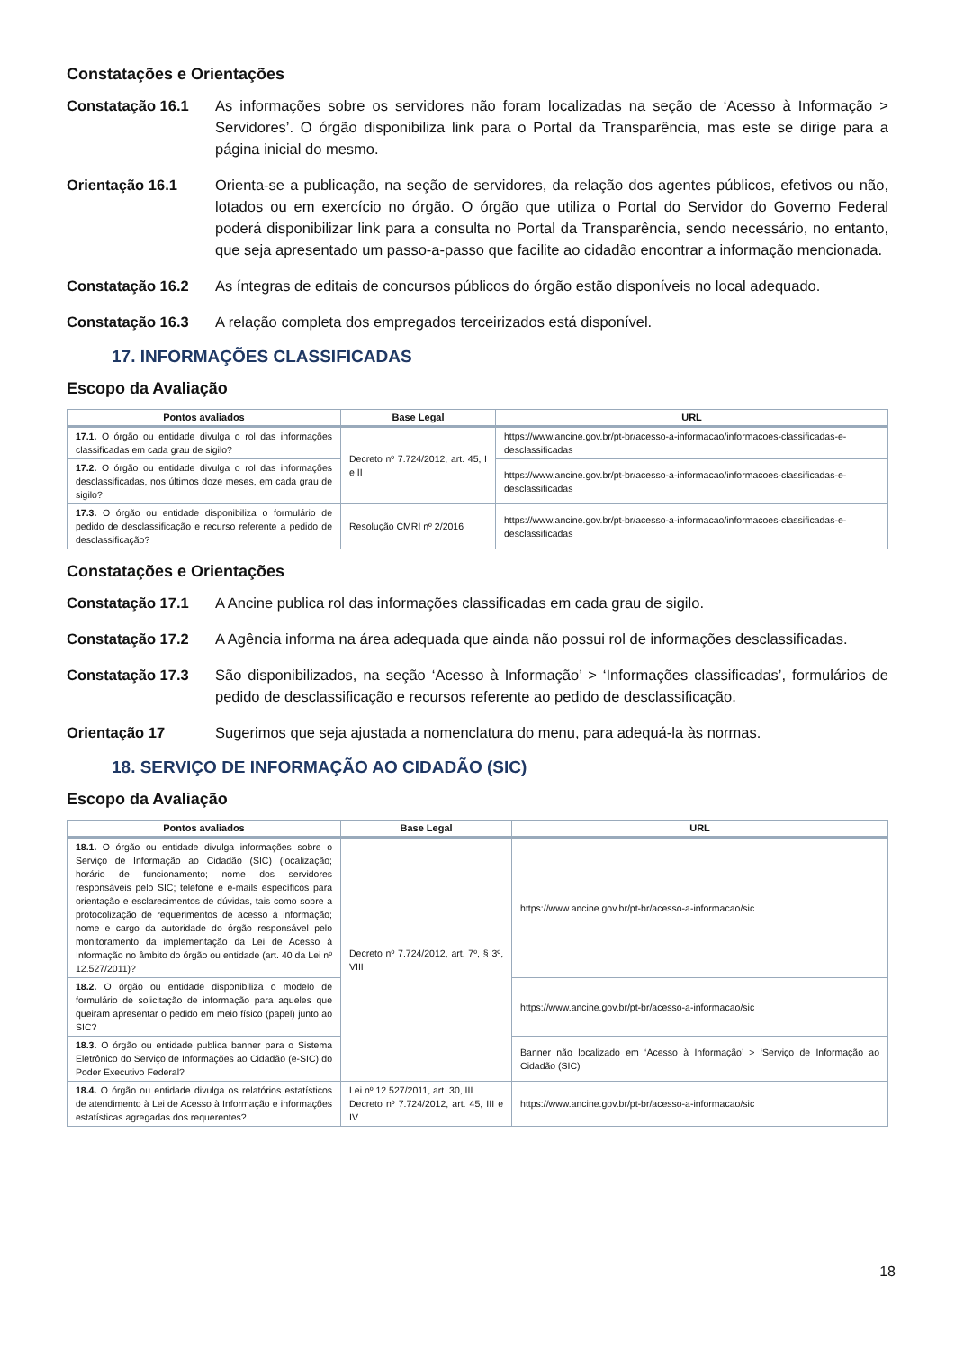Constatações e Orientações
Constatação 16.1 As informações sobre os servidores não foram localizadas na seção de ‘Acesso à Informação > Servidores’. O órgão disponibiliza link para o Portal da Transparência, mas este se dirige para a página inicial do mesmo.
Orientação 16.1 Orienta-se a publicação, na seção de servidores, da relação dos agentes públicos, efetivos ou não, lotados ou em exercício no órgão. O órgão que utiliza o Portal do Servidor do Governo Federal poderá disponibilizar link para a consulta no Portal da Transparência, sendo necessário, no entanto, que seja apresentado um passo-a-passo que facilite ao cidadão encontrar a informação mencionada.
Constatação 16.2 As íntegras de editais de concursos públicos do órgão estão disponíveis no local adequado.
Constatação 16.3 A relação completa dos empregados terceirizados está disponível.
17. INFORMAÇÕES CLASSIFICADAS
Escopo da Avaliação
| Pontos avaliados | Base Legal | URL |
| --- | --- | --- |
| 17.1. O órgão ou entidade divulga o rol das informações classificadas em cada grau de sigilo? | Decreto nº 7.724/2012, art. 45, I e II | https://www.ancine.gov.br/pt-br/acesso-a-informacao/informacoes-classificadas-e-desclassificadas |
| 17.2. O órgão ou entidade divulga o rol das informações desclassificadas, nos últimos doze meses, em cada grau de sigilo? | | https://www.ancine.gov.br/pt-br/acesso-a-informacao/informacoes-classificadas-e-desclassificadas |
| 17.3. O órgão ou entidade disponibiliza o formulário de pedido de desclassificação e recurso referente a pedido de desclassificação? | Resolução CMRI nº 2/2016 | https://www.ancine.gov.br/pt-br/acesso-a-informacao/informacoes-classificadas-e-desclassificadas |
Constatações e Orientações
Constatação 17.1 A Ancine publica rol das informações classificadas em cada grau de sigilo.
Constatação 17.2 A Agência informa na área adequada que ainda não possui rol de informações desclassificadas.
Constatação 17.3 São disponibilizados, na seção ‘Acesso à Informação’ > ‘Informações classificadas’, formulários de pedido de desclassificação e recursos referente ao pedido de desclassificação.
Orientação 17 Sugerimos que seja ajustada a nomenclatura do menu, para adequá-la às normas.
18. SERVIÇO DE INFORMAÇÃO AO CIDADÃO (SIC)
Escopo da Avaliação
| Pontos avaliados | Base Legal | URL |
| --- | --- | --- |
| 18.1. O órgão ou entidade divulga informações sobre o Serviço de Informação ao Cidadão (SIC) (localização; horário de funcionamento; nome dos servidores responsáveis pelo SIC; telefone e e-mails específicos para orientação e esclarecimentos de dúvidas, tais como sobre a protocolização de requerimentos de acesso à informação; nome e cargo da autoridade do órgão responsável pelo monitoramento da implementação da Lei de Acesso à Informação no âmbito do órgão ou entidade (art. 40 da Lei nº 12.527/2011)? | Decreto nº 7.724/2012, art. 7º, § 3º, VIII | https://www.ancine.gov.br/pt-br/acesso-a-informacao/sic |
| 18.2. O órgão ou entidade disponibiliza o modelo de formulário de solicitação de informação para aqueles que queiram apresentar o pedido em meio físico (papel) junto ao SIC? | | https://www.ancine.gov.br/pt-br/acesso-a-informacao/sic |
| 18.3. O órgão ou entidade publica banner para o Sistema Eletrônico do Serviço de Informações ao Cidadão (e-SIC) do Poder Executivo Federal? | | Banner não localizado em ‘Acesso à Informação’ > ‘Serviço de Informação ao Cidadão (SIC) |
| 18.4. O órgão ou entidade divulga os relatórios estatísticos de atendimento à Lei de Acesso à Informação e informações estatísticas agregadas dos requerentes? | Lei nº 12.527/2011, art. 30, III Decreto nº 7.724/2012, art. 45, III e IV | https://www.ancine.gov.br/pt-br/acesso-a-informacao/sic |
18